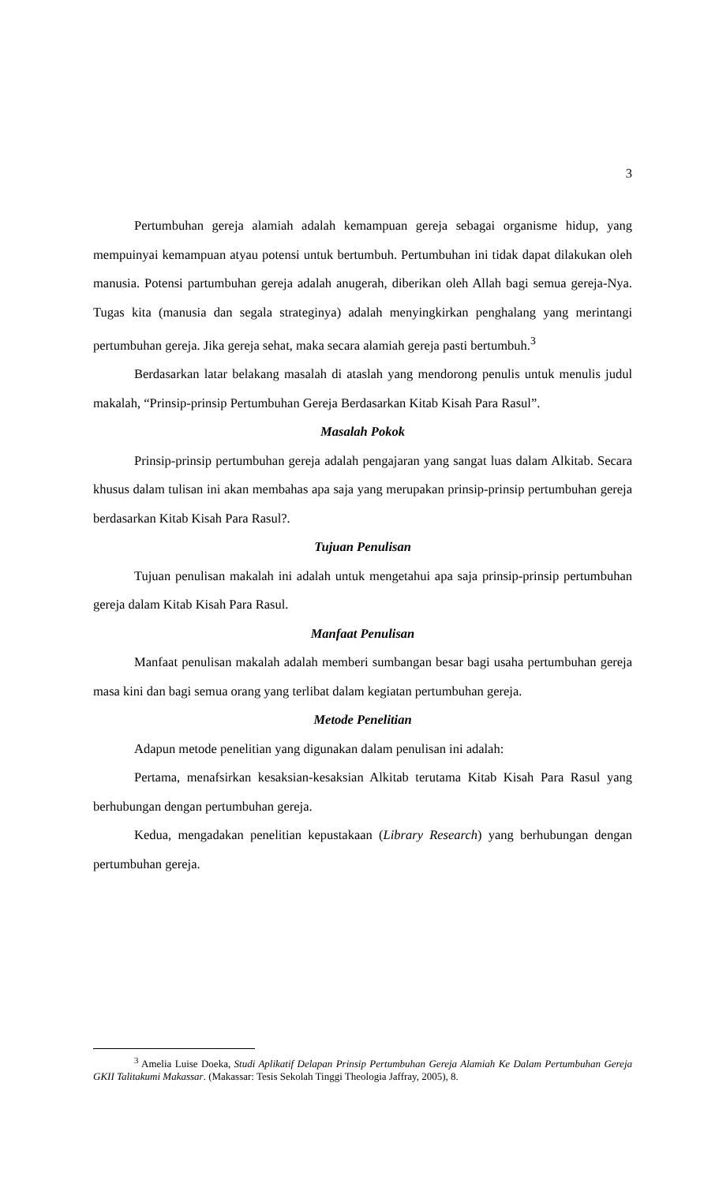3
Pertumbuhan gereja alamiah adalah kemampuan gereja sebagai organisme hidup, yang mempuinyai kemampuan atyau potensi untuk bertumbuh. Pertumbuhan ini tidak dapat dilakukan oleh manusia. Potensi partumbuhan gereja adalah anugerah, diberikan oleh Allah bagi semua gereja-Nya. Tugas kita (manusia dan segala strateginya) adalah menyingkirkan penghalang yang merintangi pertumbuhan gereja. Jika gereja sehat, maka secara alamiah gereja pasti bertumbuh.<sup>3</sup>
Berdasarkan latar belakang masalah di ataslah yang mendorong penulis untuk menulis judul makalah, “Prinsip-prinsip Pertumbuhan Gereja Berdasarkan Kitab Kisah Para Rasul”.
Masalah Pokok
Prinsip-prinsip pertumbuhan gereja adalah pengajaran yang sangat luas dalam Alkitab. Secara khusus dalam tulisan ini akan membahas apa saja yang merupakan prinsip-prinsip pertumbuhan gereja berdasarkan Kitab Kisah Para Rasul?.
Tujuan Penulisan
Tujuan penulisan makalah ini adalah untuk mengetahui apa saja prinsip-prinsip pertumbuhan gereja dalam Kitab Kisah Para Rasul.
Manfaat Penulisan
Manfaat penulisan makalah adalah memberi sumbangan besar bagi usaha pertumbuhan gereja masa kini dan bagi semua orang yang terlibat dalam kegiatan pertumbuhan gereja.
Metode Penelitian
Adapun metode penelitian yang digunakan dalam penulisan ini adalah:
Pertama, menafsirkan kesaksian-kesaksian Alkitab terutama Kitab Kisah Para Rasul yang berhubungan dengan pertumbuhan gereja.
Kedua, mengadakan penelitian kepustakaan (Library Research) yang berhubungan dengan pertumbuhan gereja.
<sup>3</sup> Amelia Luise Doeka, Studi Aplikatif Delapan Prinsip Pertumbuhan Gereja Alamiah Ke Dalam Pertumbuhan Gereja GKII Talitakumi Makassar. (Makassar: Tesis Sekolah Tinggi Theologia Jaffray, 2005), 8.